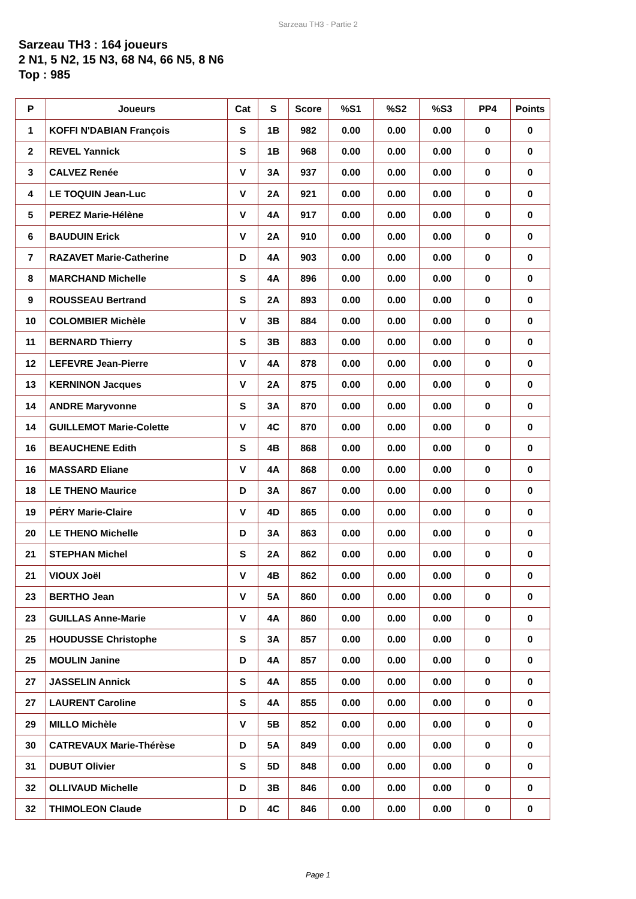Sarzeau TH3 - Partie 2
Sarzeau TH3 : 164 joueurs
2 N1, 5 N2, 15 N3, 68 N4, 66 N5, 8 N6
Top : 985
| P | Joueurs | Cat | S | Score | %S1 | %S2 | %S3 | PP4 | Points |
| --- | --- | --- | --- | --- | --- | --- | --- | --- | --- |
| 1 | KOFFI N'DABIAN François | S | 1B | 982 | 0.00 | 0.00 | 0.00 | 0 | 0 |
| 2 | REVEL Yannick | S | 1B | 968 | 0.00 | 0.00 | 0.00 | 0 | 0 |
| 3 | CALVEZ Renée | V | 3A | 937 | 0.00 | 0.00 | 0.00 | 0 | 0 |
| 4 | LE TOQUIN Jean-Luc | V | 2A | 921 | 0.00 | 0.00 | 0.00 | 0 | 0 |
| 5 | PEREZ Marie-Hélène | V | 4A | 917 | 0.00 | 0.00 | 0.00 | 0 | 0 |
| 6 | BAUDUIN Erick | V | 2A | 910 | 0.00 | 0.00 | 0.00 | 0 | 0 |
| 7 | RAZAVET Marie-Catherine | D | 4A | 903 | 0.00 | 0.00 | 0.00 | 0 | 0 |
| 8 | MARCHAND Michelle | S | 4A | 896 | 0.00 | 0.00 | 0.00 | 0 | 0 |
| 9 | ROUSSEAU Bertrand | S | 2A | 893 | 0.00 | 0.00 | 0.00 | 0 | 0 |
| 10 | COLOMBIER Michèle | V | 3B | 884 | 0.00 | 0.00 | 0.00 | 0 | 0 |
| 11 | BERNARD Thierry | S | 3B | 883 | 0.00 | 0.00 | 0.00 | 0 | 0 |
| 12 | LEFEVRE Jean-Pierre | V | 4A | 878 | 0.00 | 0.00 | 0.00 | 0 | 0 |
| 13 | KERNINON Jacques | V | 2A | 875 | 0.00 | 0.00 | 0.00 | 0 | 0 |
| 14 | ANDRE Maryvonne | S | 3A | 870 | 0.00 | 0.00 | 0.00 | 0 | 0 |
| 14 | GUILLEMOT Marie-Colette | V | 4C | 870 | 0.00 | 0.00 | 0.00 | 0 | 0 |
| 16 | BEAUCHENE Edith | S | 4B | 868 | 0.00 | 0.00 | 0.00 | 0 | 0 |
| 16 | MASSARD Eliane | V | 4A | 868 | 0.00 | 0.00 | 0.00 | 0 | 0 |
| 18 | LE THENO Maurice | D | 3A | 867 | 0.00 | 0.00 | 0.00 | 0 | 0 |
| 19 | PÉRY Marie-Claire | V | 4D | 865 | 0.00 | 0.00 | 0.00 | 0 | 0 |
| 20 | LE THENO Michelle | D | 3A | 863 | 0.00 | 0.00 | 0.00 | 0 | 0 |
| 21 | STEPHAN Michel | S | 2A | 862 | 0.00 | 0.00 | 0.00 | 0 | 0 |
| 21 | VIOUX Joël | V | 4B | 862 | 0.00 | 0.00 | 0.00 | 0 | 0 |
| 23 | BERTHO Jean | V | 5A | 860 | 0.00 | 0.00 | 0.00 | 0 | 0 |
| 23 | GUILLAS Anne-Marie | V | 4A | 860 | 0.00 | 0.00 | 0.00 | 0 | 0 |
| 25 | HOUDUSSE Christophe | S | 3A | 857 | 0.00 | 0.00 | 0.00 | 0 | 0 |
| 25 | MOULIN Janine | D | 4A | 857 | 0.00 | 0.00 | 0.00 | 0 | 0 |
| 27 | JASSELIN Annick | S | 4A | 855 | 0.00 | 0.00 | 0.00 | 0 | 0 |
| 27 | LAURENT Caroline | S | 4A | 855 | 0.00 | 0.00 | 0.00 | 0 | 0 |
| 29 | MILLO Michèle | V | 5B | 852 | 0.00 | 0.00 | 0.00 | 0 | 0 |
| 30 | CATREVAUX Marie-Thérèse | D | 5A | 849 | 0.00 | 0.00 | 0.00 | 0 | 0 |
| 31 | DUBUT Olivier | S | 5D | 848 | 0.00 | 0.00 | 0.00 | 0 | 0 |
| 32 | OLLIVAUD Michelle | D | 3B | 846 | 0.00 | 0.00 | 0.00 | 0 | 0 |
| 32 | THIMOLEON Claude | D | 4C | 846 | 0.00 | 0.00 | 0.00 | 0 | 0 |
Page 1